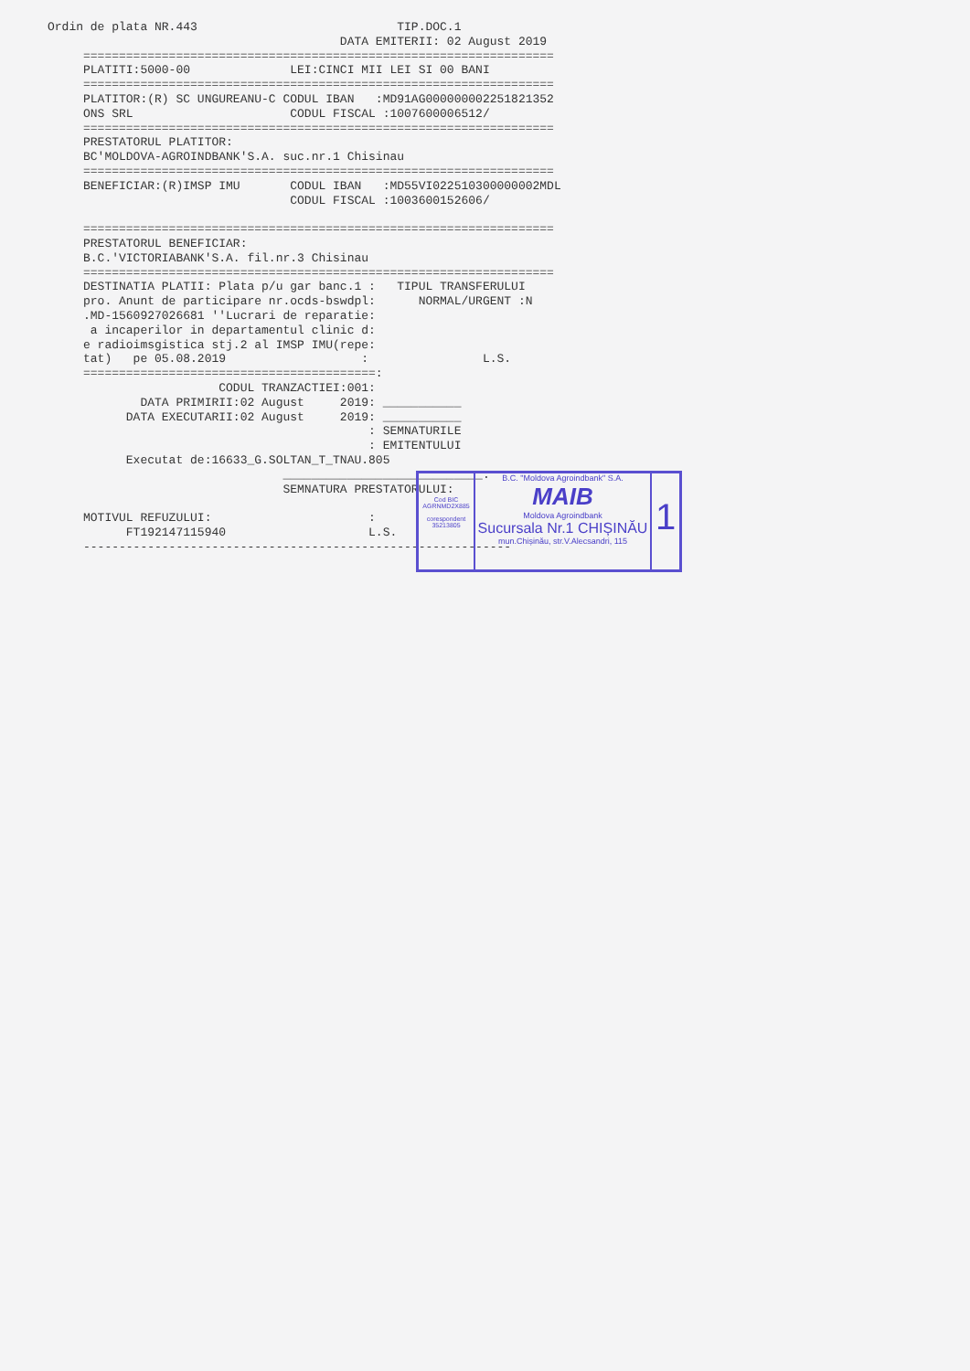Ordin de plata NR.443                            TIP.DOC.1
                                         DATA EMITERII: 02 August 2019
     ==================================================================
     PLATITI:5000-00              LEI:CINCI MII LEI SI 00 BANI
     ==================================================================
     PLATITOR:(R) SC UNGUREANU-C CODUL IBAN   :MD91AG000000002251821352
     ONS SRL                      CODUL FISCAL :1007600006512/
     ==================================================================
     PRESTATORUL PLATITOR:
     BC'MOLDOVA-AGROINDBANK'S.A. suc.nr.1 Chisinau
     ==================================================================
     BENEFICIAR:(R)IMSP IMU       CODUL IBAN   :MD55VI022510300000002MDL
                                  CODUL FISCAL :1003600152606/

     ==================================================================
     PRESTATORUL BENEFICIAR:
     B.C.'VICTORIABANK'S.A. fil.nr.3 Chisinau
     ==================================================================
     DESTINATIA PLATII: Plata p/u gar banc.1 :   TIPUL TRANSFERULUI
     pro. Anunt de participare nr.ocds-bswdpl:      NORMAL/URGENT :N
     .MD-1560927026681 ''Lucrari de reparatie:
      a incaperilor in departamentul clinic d:
     e radioimsgistica stj.2 al IMSP IMU(repe:
     tat)   pe 05.08.2019                   :                L.S.
     =========================================:
                        CODUL TRANZACTIEI:001:
             DATA PRIMIRII:02 August     2019: ___________
           DATA EXECUTARII:02 August     2019: ___________
                                             : SEMNATURILE
                                             : EMITENTULUI
           Executat de:16633_G.SOLTAN_T_TNAU.805
                                 ____________________________:
                                 SEMNATURA PRESTATORULUI:

     MOTIVUL REFUZULUI:                      :
           FT192147115940                    L.S.
     ------------------------------------------------------------
Cod BIC
AGRNMD2X885
corespondent
35213805
B.C. "Moldova Agroindbank" S.A.
MAIB
Moldova Agroindbank
Sucursala Nr.1 CHIȘINĂU
mun.Chișinău, str.V.Alecsandri, 115
1